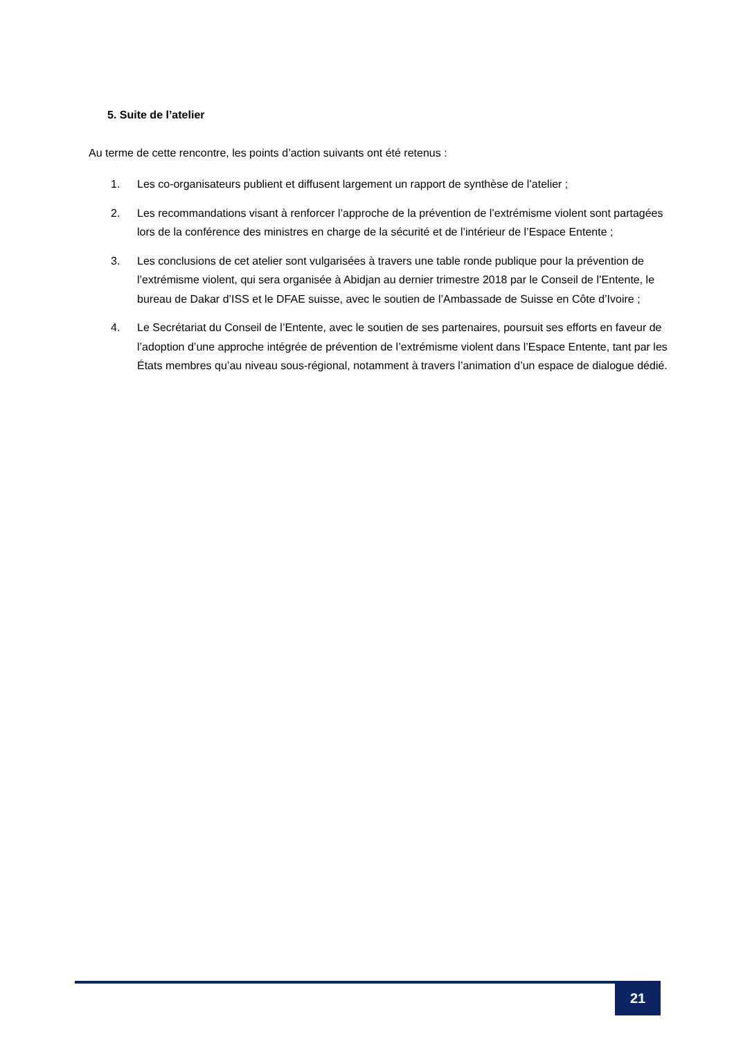5. Suite de l’atelier
Au terme de cette rencontre, les points d’action suivants ont été retenus :
1. Les co-organisateurs publient et diffusent largement un rapport de synthèse de l’atelier ;
2. Les recommandations visant à renforcer l’approche de la prévention de l’extrémisme violent sont partagées lors de la conférence des ministres en charge de la sécurité et de l’intérieur de l’Espace Entente ;
3. Les conclusions de cet atelier sont vulgarisées à travers une table ronde publique pour la prévention de l’extrémisme violent, qui sera organisée à Abidjan au dernier trimestre 2018 par le Conseil de l’Entente, le bureau de Dakar d’ISS et le DFAE suisse, avec le soutien de l’Ambassade de Suisse en Côte d’Ivoire ;
4. Le Secrétariat du Conseil de l’Entente, avec le soutien de ses partenaires, poursuit ses efforts en faveur de l’adoption d’une approche intégrée de prévention de l’extrémisme violent dans l’Espace Entente, tant par les États membres qu’au niveau sous-régional, notamment à travers l’animation d’un espace de dialogue dédié.
21